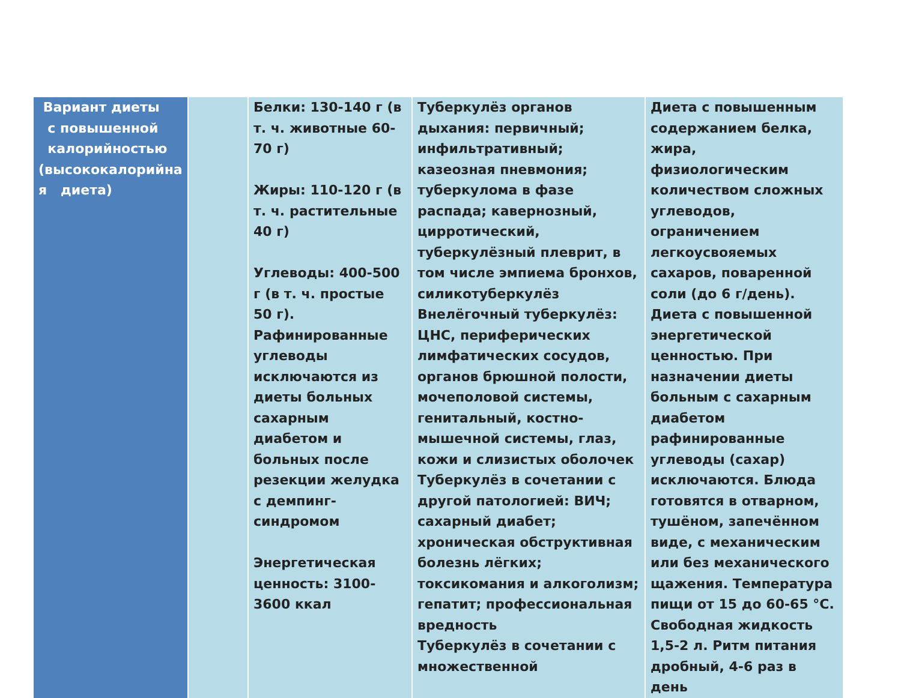| Вариант диеты с повышенной калорийностью (высококалорийна я диета) | | Белки: 130-140 г (в т. ч. животные 60-70 г) Жиры: 110-120 г (в т. ч. растительные 40 г) Углеводы: 400-500 г (в т. ч. простые 50 г). Рафинированные углеводы исключаются из диеты больных сахарным диабетом и больных после резекции желудка с демпинг-синдромом Энергетическая ценность: 3100-3600 ккал | Туберкулёз органов дыхания: первичный; инфильтративный; казеозная пневмония; туберкулома в фазе распада; кавернозный, цирротический, туберкулёзный плеврит, в том числе эмпиема бронхов, силикотуберкулёз Внелёгочный туберкулёз: ЦНС, периферических лимфатических сосудов, органов брюшной полости, мочеполовой системы, генитальный, костно-мышечной системы, глаз, кожи и слизистых оболочек Туберкулёз в сочетании с другой патологией: ВИЧ; сахарный диабет; хроническая обструктивная болезнь лёгких; токсикомания и алкоголизм; гепатит; профессиональная вредность Туберкулёз в сочетании с множественной | Диета с повышенным содержанием белка, жира, физиологическим количеством сложных углеводов, ограничением легкоусвояемых сахаров, поваренной соли (до 6 г/день). Диета с повышенной энергетической ценностью. При назначении диеты больным с сахарным диабетом рафинированные углеводы (сахар) исключаются. Блюда готовятся в отварном, тушёном, запечённом виде, с механическим или без механического щажения. Температура пищи от 15 до 60-65 °С. Свободная жидкость 1,5-2 л. Ритм питания дробный, 4-6 раз в день |